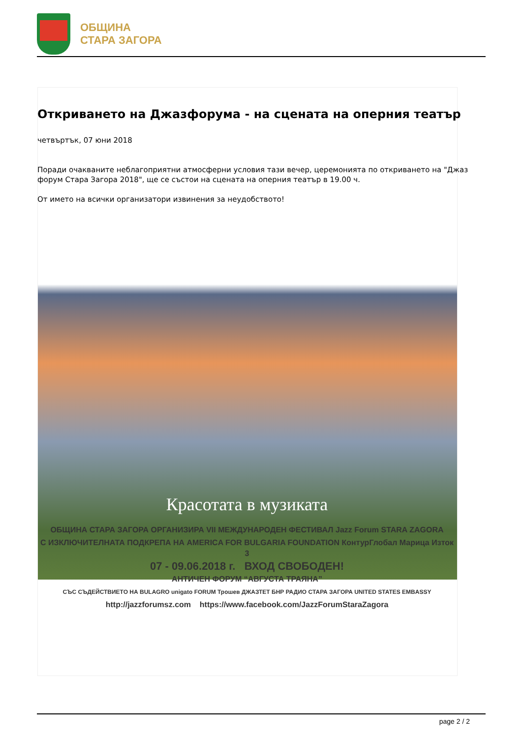ОБЩИНА
СТАРА ЗАГОРА
Откриването на Джазфорума - на сцената на оперния театър
четвъртък, 07 юни 2018
Поради очакваните неблагоприятни атмосферни условия тази вечер, церемонията по откриването на "Джаз форум Стара Загора 2018", ще се състои на сцената на оперния театър в 19.00 ч.
От името на всички организатори извинения за неудобството!
Красотата в музиката
ОБЩИНА СТАРА ЗАГОРА ОРГАНИЗИРА VII МЕЖДУНАРОДЕН ФЕСТИВАЛ Jazz Forum STARA ZAGORA
С ИЗКЛЮЧИТЕЛНАТА ПОДКРЕПА НА AMERICA FOR BULGARIA FOUNDATION КонтурГлобал Марица Изток 3
07 - 09.06.2018 г. ВХОД СВОБОДЕН!
АНТИЧЕН ФОРУМ “АВГУСТА ТРАЯНА”
СЪС СЪДЕЙСТВИЕТО НА BULAGRO unigato FORUM Трошев ДЖАЗТЕТ БНР РАДИО СТАРА ЗАГОРА UNITED STATES EMBASSY
http://jazzforumsz.com https://www.facebook.com/JazzForumStaraZagora
page 2 / 2